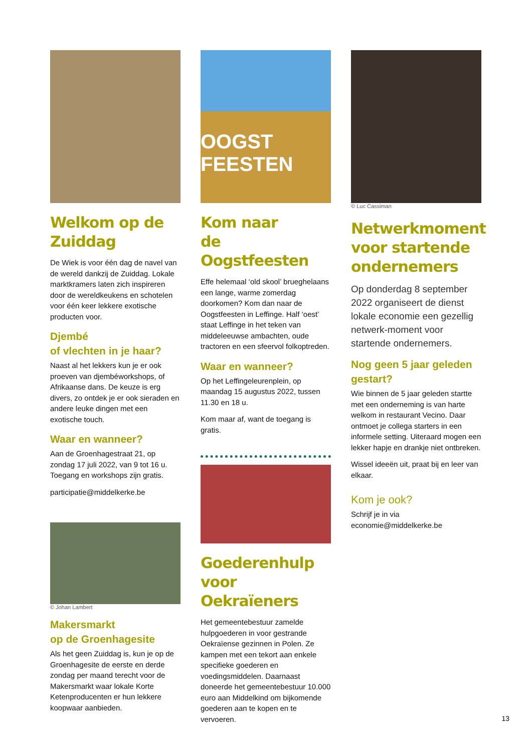Welkom op de Zuiddag
De Wiek is voor één dag de navel van de wereld dankzij de Zuiddag. Lokale marktkramers laten zich inspireren door de wereldkeukens en schotelen voor één keer lekkere exotische producten voor.
Djembé
of vlechten in je haar?
Naast al het lekkers kun je er ook proeven van djembéworkshops, of Afrikaanse dans. De keuze is erg divers, zo ontdek je er ook sieraden en andere leuke dingen met een exotische touch.
Waar en wanneer?
Aan de Groenhagestraat 21, op zondag 17 juli 2022, van 9 tot 16 u. Toegang en workshops zijn gratis.
participatie@middelkerke.be
© Johan Lambert
Makersmarkt
op de Groenhagesite
Als het geen Zuiddag is, kun je op de Groenhagesite de eerste en derde zondag per maand terecht voor de Makersmarkt waar lokale Korte Ketenproducenten er hun lekkere koopwaar aanbieden.
OOGST FEESTEN
Kom naar
de Oogstfeesten
Effe helemaal ‘old skool’ brueghelaans een lange, warme zomerdag doorkomen? Kom dan naar de Oogstfeesten in Leffinge. Half ‘oest’ staat Leffinge in het teken van middeleeuwse ambachten, oude tractoren en een sfeervol folkoptreden.
Waar en wanneer?
Op het Leffingeleurenplein, op maandag 15 augustus 2022, tussen 11.30 en 18 u.
Kom maar af, want de toegang is gratis.
Goederenhulp voor Oekraïeners
Het gemeentebestuur zamelde hulpgoederen in voor gestrande Oekraïense gezinnen in Polen. Ze kampen met een tekort aan enkele specifieke goederen en voedingsmiddelen. Daarnaast doneerde het gemeentebestuur 10.000 euro aan Middelkind om bijkomende goederen aan te kopen en te vervoeren.
© Luc Cassiman
Netwerkmoment voor startende ondernemers
Op donderdag 8 september 2022 organiseert de dienst lokale economie een gezellig netwerk-moment voor startende ondernemers.
Nog geen 5 jaar geleden gestart?
Wie binnen de 5 jaar geleden startte met een onderneming is van harte welkom in restaurant Vecino. Daar ontmoet je collega starters in een informele setting. Uiteraard mogen een lekker hapje en drankje niet ontbreken.
Wissel ideeën uit, praat bij en leer van elkaar.
Kom je ook?
Schrijf je in via economie@middelkerke.be
13